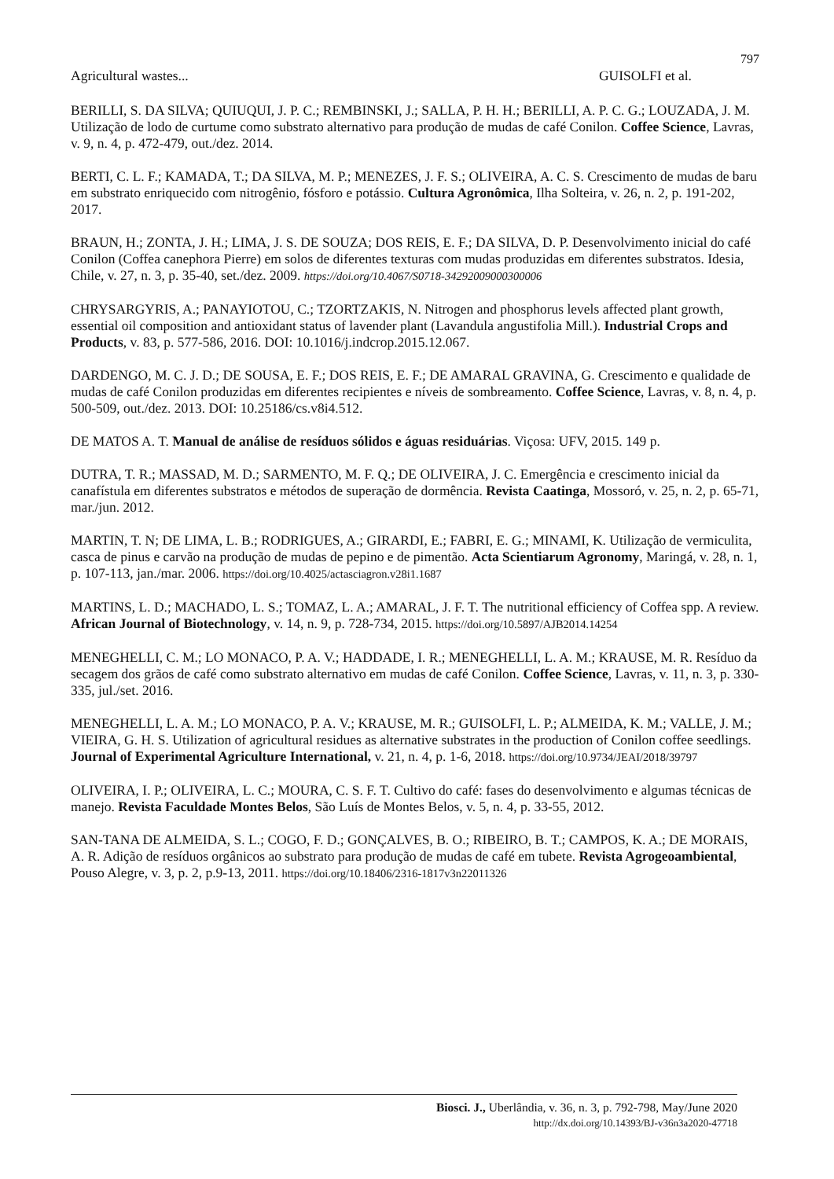797
Agricultural wastes... GUISOLFI et al.
BERILLI, S. DA SILVA; QUIUQUI, J. P. C.; REMBINSKI, J.; SALLA, P. H. H.; BERILLI, A. P. C. G.; LOUZADA, J. M. Utilização de lodo de curtume como substrato alternativo para produção de mudas de café Conilon. Coffee Science, Lavras, v. 9, n. 4, p. 472-479, out./dez. 2014.
BERTI, C. L. F.; KAMADA, T.; DA SILVA, M. P.; MENEZES, J. F. S.; OLIVEIRA, A. C. S. Crescimento de mudas de baru em substrato enriquecido com nitrogênio, fósforo e potássio. Cultura Agronômica, Ilha Solteira, v. 26, n. 2, p. 191-202, 2017.
BRAUN, H.; ZONTA, J. H.; LIMA, J. S. DE SOUZA; DOS REIS, E. F.; DA SILVA, D. P. Desenvolvimento inicial do café Conilon (Coffea canephora Pierre) em solos de diferentes texturas com mudas produzidas em diferentes substratos. Idesia, Chile, v. 27, n. 3, p. 35-40, set./dez. 2009. https://doi.org/10.4067/S0718-34292009000300006
CHRYSARGYRIS, A.; PANAYIOTOU, C.; TZORTZAKIS, N. Nitrogen and phosphorus levels affected plant growth, essential oil composition and antioxidant status of lavender plant (Lavandula angustifolia Mill.). Industrial Crops and Products, v. 83, p. 577-586, 2016. DOI: 10.1016/j.indcrop.2015.12.067.
DARDENGO, M. C. J. D.; DE SOUSA, E. F.; DOS REIS, E. F.; DE AMARAL GRAVINA, G. Crescimento e qualidade de mudas de café Conilon produzidas em diferentes recipientes e níveis de sombreamento. Coffee Science, Lavras, v. 8, n. 4, p. 500-509, out./dez. 2013. DOI: 10.25186/cs.v8i4.512.
DE MATOS A. T. Manual de análise de resíduos sólidos e águas residuárias. Viçosa: UFV, 2015. 149 p.
DUTRA, T. R.; MASSAD, M. D.; SARMENTO, M. F. Q.; DE OLIVEIRA, J. C. Emergência e crescimento inicial da canafístula em diferentes substratos e métodos de superação de dormência. Revista Caatinga, Mossoró, v. 25, n. 2, p. 65-71, mar./jun. 2012.
MARTIN, T. N; DE LIMA, L. B.; RODRIGUES, A.; GIRARDI, E.; FABRI, E. G.; MINAMI, K. Utilização de vermiculita, casca de pinus e carvão na produção de mudas de pepino e de pimentão. Acta Scientiarum Agronomy, Maringá, v. 28, n. 1, p. 107-113, jan./mar. 2006. https://doi.org/10.4025/actasciagron.v28i1.1687
MARTINS, L. D.; MACHADO, L. S.; TOMAZ, L. A.; AMARAL, J. F. T. The nutritional efficiency of Coffea spp. A review. African Journal of Biotechnology, v. 14, n. 9, p. 728-734, 2015. https://doi.org/10.5897/AJB2014.14254
MENEGHELLI, C. M.; LO MONACO, P. A. V.; HADDADE, I. R.; MENEGHELLI, L. A. M.; KRAUSE, M. R. Resíduo da secagem dos grãos de café como substrato alternativo em mudas de café Conilon. Coffee Science, Lavras, v. 11, n. 3, p. 330-335, jul./set. 2016.
MENEGHELLI, L. A. M.; LO MONACO, P. A. V.; KRAUSE, M. R.; GUISOLFI, L. P.; ALMEIDA, K. M.; VALLE, J. M.; VIEIRA, G. H. S. Utilization of agricultural residues as alternative substrates in the production of Conilon coffee seedlings. Journal of Experimental Agriculture International, v. 21, n. 4, p. 1-6, 2018. https://doi.org/10.9734/JEAI/2018/39797
OLIVEIRA, I. P.; OLIVEIRA, L. C.; MOURA, C. S. F. T. Cultivo do café: fases do desenvolvimento e algumas técnicas de manejo. Revista Faculdade Montes Belos, São Luís de Montes Belos, v. 5, n. 4, p. 33-55, 2012.
SAN-TANA DE ALMEIDA, S. L.; COGO, F. D.; GONÇALVES, B. O.; RIBEIRO, B. T.; CAMPOS, K. A.; DE MORAIS, A. R. Adição de resíduos orgânicos ao substrato para produção de mudas de café em tubete. Revista Agrogeoambiental, Pouso Alegre, v. 3, p. 2, p.9-13, 2011. https://doi.org/10.18406/2316-1817v3n22011326
Biosci. J., Uberlândia, v. 36, n. 3, p. 792-798, May/June 2020
http://dx.doi.org/10.14393/BJ-v36n3a2020-47718